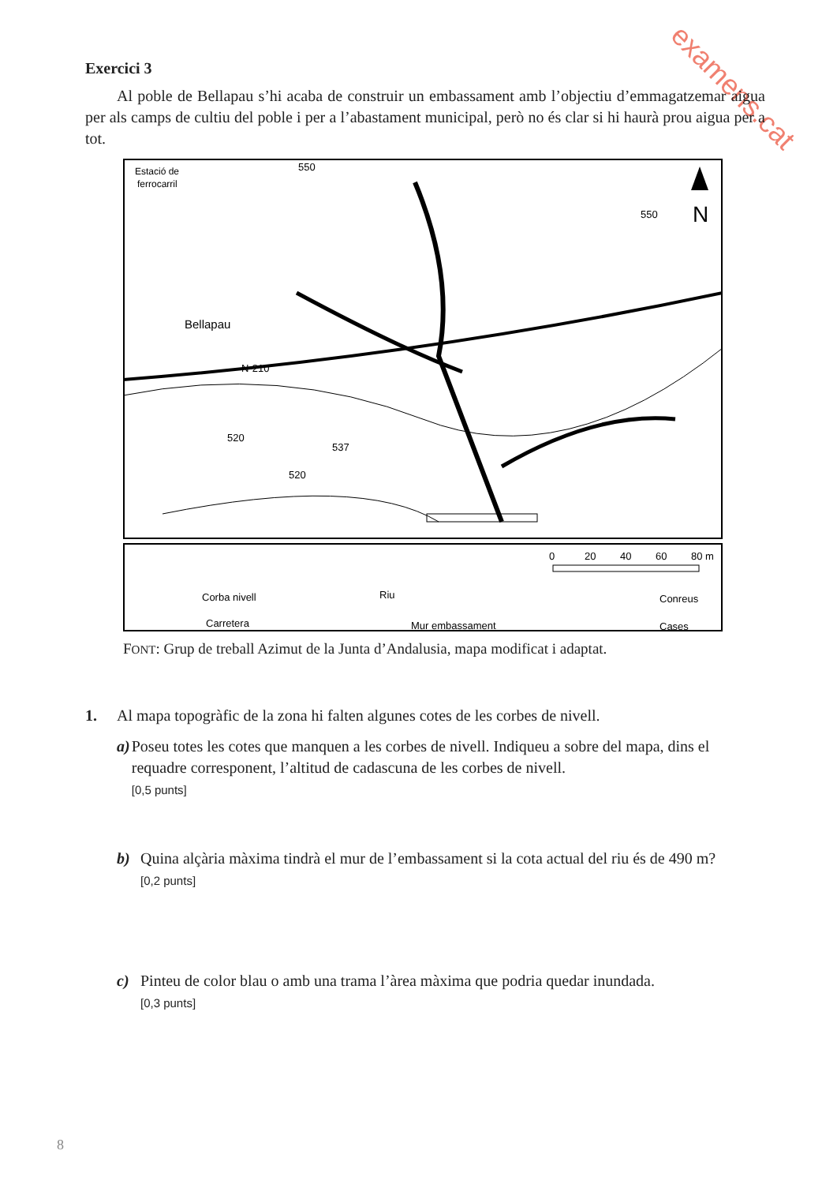examens.cat
Exercici 3
Al poble de Bellapau s’hi acaba de construir un embassament amb l’objectiu d’emmagatzemar aigua per als camps de cultiu del poble i per a l’abastament municipal, però no és clar si hi haurà prou aigua per a tot.
Estació de
ferrocarril
Bellapau
N-210
520
537
520
550
550
N
0
20
40
60
80 m
Corba nivell
Riu
Conreus
Carretera
Mur embassament
Cases
FONT: Grup de treball Azimut de la Junta d’Andalusia, mapa modificat i adaptat.
1. Al mapa topogràfic de la zona hi falten algunes cotes de les corbes de nivell.
a) Poseu totes les cotes que manquen a les corbes de nivell. Indiqueu a sobre del mapa, dins el requadre corresponent, l’altitud de cadascuna de les corbes de nivell.
[0,5 punts]
b) Quina alçària màxima tindrà el mur de l’embassament si la cota actual del riu és de 490 m?
[0,2 punts]
c) Pinteu de color blau o amb una trama l’àrea màxima que podria quedar inundada.
[0,3 punts]
8